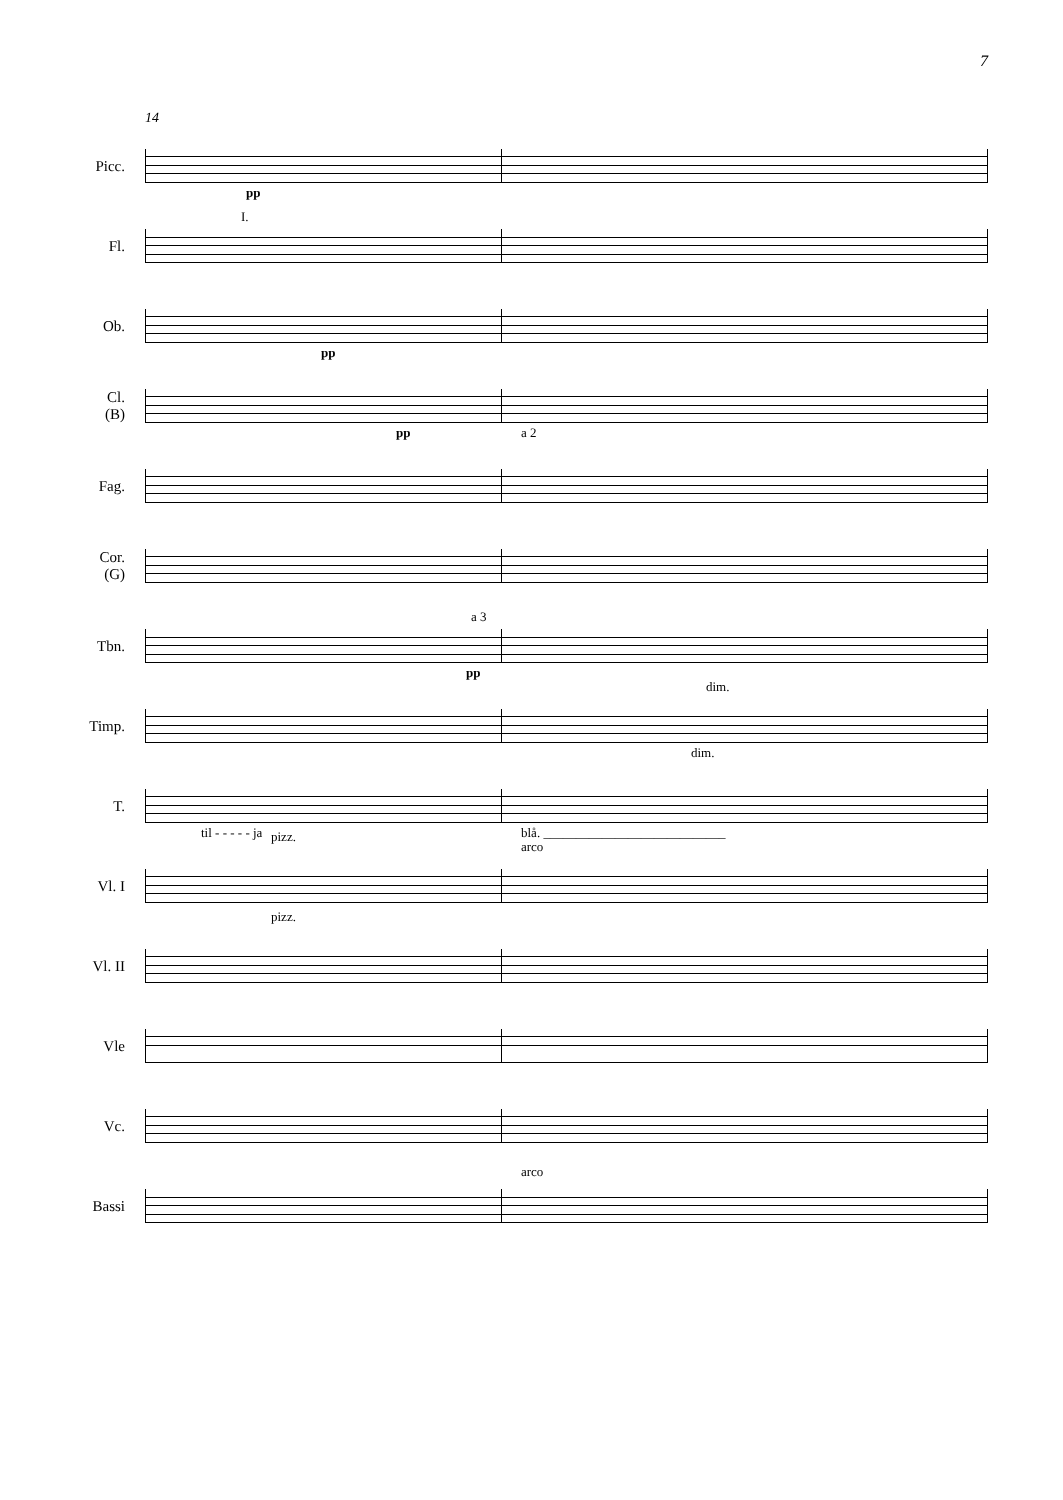7
14
Picc.
pp
Fl.
I.
Ob.
pp
Cl.
(B)
pp a 2
Fag.
Cor.
(G)
Tbn.
a 3
pp
dim.
Timp.
dim.
T.
til - - - - - ja blå. ____________________________
Vl. I
pizz.
arco
Vl. II
pizz.
Vle
Vc.
Bassi
arco